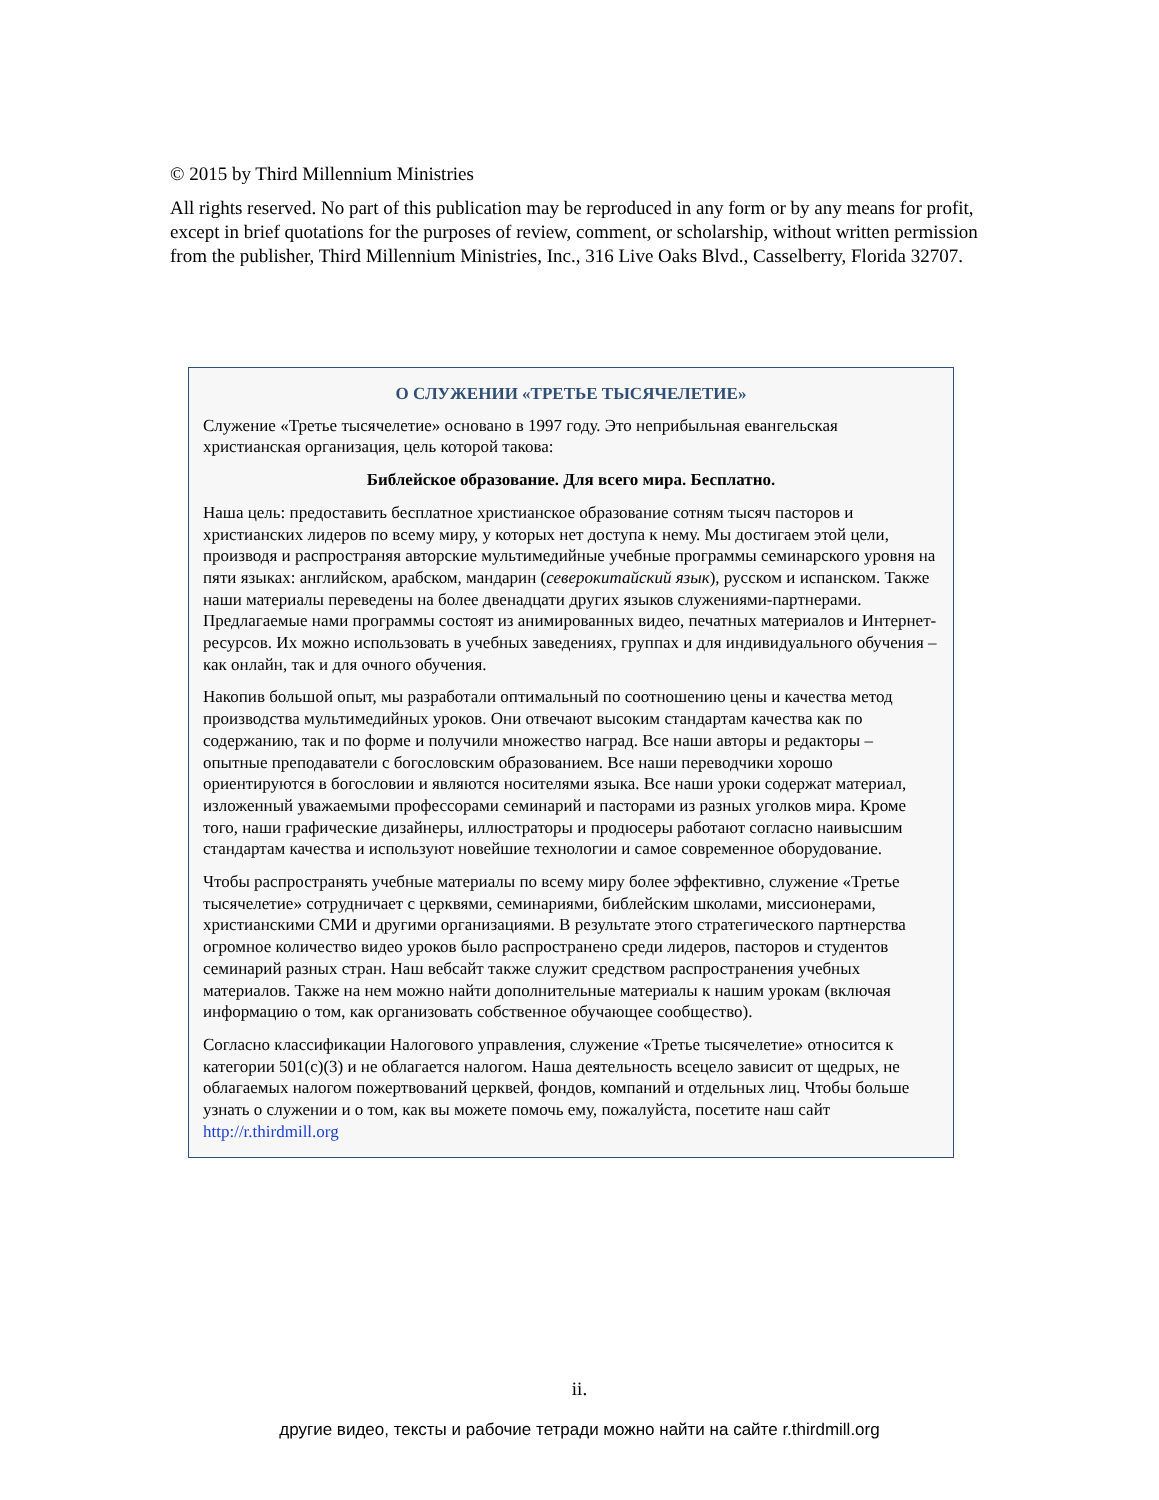© 2015 by Third Millennium Ministries
All rights reserved. No part of this publication may be reproduced in any form or by any means for profit, except in brief quotations for the purposes of review, comment, or scholarship, without written permission from the publisher, Third Millennium Ministries, Inc., 316 Live Oaks Blvd., Casselberry, Florida 32707.
О СЛУЖЕНИИ «ТРЕТЬЕ ТЫСЯЧЕЛЕТИЕ»
Служение «Третье тысячелетие» основано в 1997 году. Это неприбыльная евангельская христианская организация, цель которой такова:
Библейское образование. Для всего мира. Бесплатно.
Наша цель: предоставить бесплатное христианское образование сотням тысяч пасторов и христианских лидеров по всему миру, у которых нет доступа к нему. Мы достигаем этой цели, производя и распространяя авторские мультимедийные учебные программы семинарского уровня на пяти языках: английском, арабском, мандарин (северокитайский язык), русском и испанском. Также наши материалы переведены на более двенадцати других языков служениями-партнерами. Предлагаемые нами программы состоят из анимированных видео, печатных материалов и Интернет-ресурсов. Их можно использовать в учебных заведениях, группах и для индивидуального обучения – как онлайн, так и для очного обучения.
Накопив большой опыт, мы разработали оптимальный по соотношению цены и качества метод производства мультимедийных уроков. Они отвечают высоким стандартам качества как по содержанию, так и по форме и получили множество наград. Все наши авторы и редакторы – опытные преподаватели с богословским образованием. Все наши переводчики хорошо ориентируются в богословии и являются носителями языка. Все наши уроки содержат материал, изложенный уважаемыми профессорами семинарий и пасторами из разных уголков мира. Кроме того, наши графические дизайнеры, иллюстраторы и продюсеры работают согласно наивысшим стандартам качества и используют новейшие технологии и самое современное оборудование.
Чтобы распространять учебные материалы по всему миру более эффективно, служение «Третье тысячелетие» сотрудничает с церквями, семинариями, библейским школами, миссионерами, христианскими СМИ и другими организациями. В результате этого стратегического партнерства огромное количество видео уроков было распространено среди лидеров, пасторов и студентов семинарий разных стран. Наш вебсайт также служит средством распространения учебных материалов. Также на нем можно найти дополнительные материалы к нашим урокам (включая информацию о том, как организовать собственное обучающее сообщество).
Согласно классификации Налогового управления, служение «Третье тысячелетие» относится к категории 501(c)(3) и не облагается налогом. Наша деятельность всецело зависит от щедрых, не облагаемых налогом пожертвований церквей, фондов, компаний и отдельных лиц. Чтобы больше узнать о служении и о том, как вы можете помочь ему, пожалуйста, посетите наш сайт http://r.thirdmill.org
ii.
другие видео, тексты и рабочие тетради можно найти на сайте r.thirdmill.org